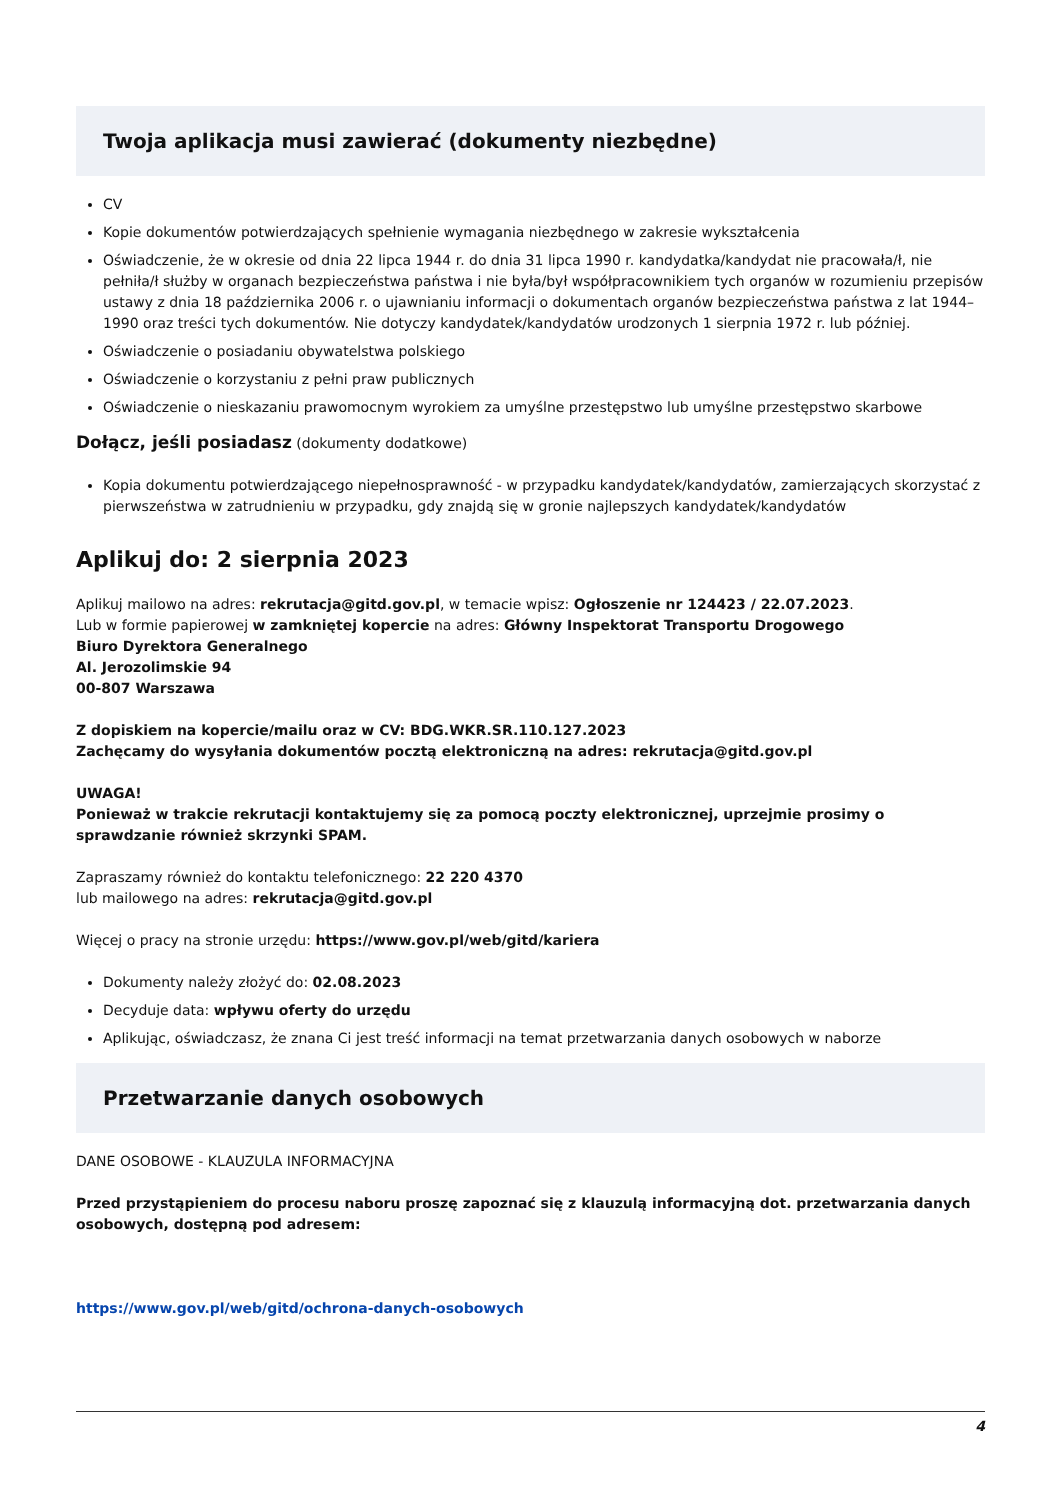Twoja aplikacja musi zawierać (dokumenty niezbędne)
CV
Kopie dokumentów potwierdzających spełnienie wymagania niezbędnego w zakresie wykształcenia
Oświadczenie, że w okresie od dnia 22 lipca 1944 r. do dnia 31 lipca 1990 r. kandydatka/kandydat nie pracowała/ł, nie pełniła/ł służby w organach bezpieczeństwa państwa i nie była/był współpracownikiem tych organów w rozumieniu przepisów ustawy z dnia 18 października 2006 r. o ujawnianiu informacji o dokumentach organów bezpieczeństwa państwa z lat 1944–1990 oraz treści tych dokumentów. Nie dotyczy kandydatek/kandydatów urodzonych 1 sierpnia 1972 r. lub później.
Oświadczenie o posiadaniu obywatelstwa polskiego
Oświadczenie o korzystaniu z pełni praw publicznych
Oświadczenie o nieskazaniu prawomocnym wyrokiem za umyślne przestępstwo lub umyślne przestępstwo skarbowe
Dołącz, jeśli posiadasz (dokumenty dodatkowe)
Kopia dokumentu potwierdzającego niepełnosprawność - w przypadku kandydatek/kandydatów, zamierzających skorzystać z pierwszeństwa w zatrudnieniu w przypadku, gdy znajdą się w gronie najlepszych kandydatek/kandydatów
Aplikuj do: 2 sierpnia 2023
Aplikuj mailowo na adres: rekrutacja@gitd.gov.pl, w temacie wpisz: Ogłoszenie nr 124423 / 22.07.2023.
Lub w formie papierowej w zamkniętej kopercie na adres: Główny Inspektorat Transportu Drogowego
Biuro Dyrektora Generalnego
Al. Jerozolimskie 94
00-807 Warszawa
Z dopiskiem na kopercie/mailu oraz w CV: BDG.WKR.SR.110.127.2023
Zachęcamy do wysyłania dokumentów pocztą elektroniczną na adres: rekrutacja@gitd.gov.pl
UWAGA!
Ponieważ w trakcie rekrutacji kontaktujemy się za pomocą poczty elektronicznej, uprzejmie prosimy o sprawdzanie również skrzynki SPAM.
Zapraszamy również do kontaktu telefonicznego: 22 220 4370
lub mailowego na adres: rekrutacja@gitd.gov.pl
Więcej o pracy na stronie urzędu: https://www.gov.pl/web/gitd/kariera
Dokumenty należy złożyć do: 02.08.2023
Decyduje data: wpływu oferty do urzędu
Aplikując, oświadczasz, że znana Ci jest treść informacji na temat przetwarzania danych osobowych w naborze
Przetwarzanie danych osobowych
DANE OSOBOWE - KLAUZULA INFORMACYJNA
Przed przystąpieniem do procesu naboru proszę zapoznać się z klauzulą informacyjną dot. przetwarzania danych osobowych, dostępną pod adresem:
https://www.gov.pl/web/gitd/ochrona-danych-osobowych
4